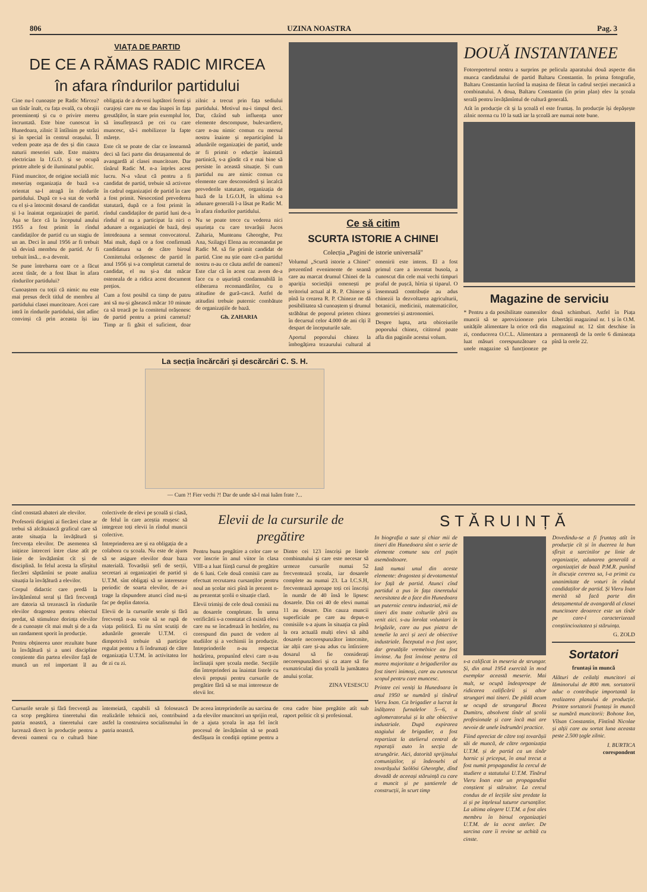806 UZINA NOASTRA Pag. 3
VIAȚA DE PARTID
DE CE A RĂMAS RADIC MIRCEA
în afara rîndurilor partidului
Cine nu-l cunoaște pe Radic Mircea? un tînăr înalt, cu fața ovală, cu obrajii proeminenți și cu o privire mereu încruntată. Este bine cunoscut în Hunedoara, zilnic îl întîlnim pe străzi și în special în centrul orașului. Îl vedem poate așa de des și din cauza naturii meseriei sale. Este maistru electrician la I.G.O. și se ocupă printre altele și de iluminatul public.
Fiind muncitor, de origine socială mic meseriaș organizația de bază s-a orientat sa-l atragă în rîndurile partidului. După ce s-a stat de vorbă cu el și-a întocmit dosarul de candidat și l-a înaintat organizației de partid. Așa se face că la începutul anului 1955 a fost primit în rîndul candidaților de partid cu un stagiu de un an. Deci în anul 1956 ar fi trebuit să devină membru de partid. Ar fi trebuit însă... n-a devenit.
Se pune întrebarea oare ce a făcut acest tînăr, de a fost lăsat în afara rîndurilor partidului?
Cunoaștem cu toții că nimic nu este mai presus decît titlul de membru al partidului clasei muncitoare. Acei care intră în rîndurile partidului, sînt adînc convinși că prin aceasta își iau obligația de a deveni luptători fermi și curajoși care nu se dau înapoi în fața greutăților, în stare prin exemplul lor, să însuflețească pe cei cu care muncesc, să-i mobilizeze la fapte mărețe.
Este cît se poate de clar ce înseamnă deci să faci parte din detașamentul de avangardă al clasei muncitoare. Dar tînărul Radic M. n-a înțeles acest lucru. N-a văzut că pentru a fi candidat de partid, trebuie să activeze în cadrul organizației de partid în care a fost primit. Nesocotind prevederea statutară, după ce a fost primit în rîndul candidaților de partid luni de-a rîndul el nu a participat la nici o adunare a organizației de bază, deși întotdeauna a semnat convocatorul. Mai mult, după ce a fost confirmată candidatura sa de către biroul Comitetului orășenesc de partid în anul 1956 și s-a completat carnetul de candidat, el nu și-a dat măcar osteneala de a ridica acest document prețios.
Cum a fost posibil ca timp de patru ani să nu-și găsească măcar 10 minute ca să treacă pe la comitetul orășenesc de partid pentru a primi carnetul? Timp ar fi găsit el suficient, doar zilnic a trecut prin fața sediului partidului. Motivul nu-i timpul deci. Dar, căzînd sub influența unor elemente descompuse, bulevardiere, care n-au nimic comun cu mersul nostru înainte și neparticipînd la adunările organizației de partid, unde ar fi primit o educție înaintată partinică, s-a gîndit că e mai bine să persiste în această situație. Și cum partidul nu are nimic comun cu elemente care desconsideră și încalcă prevederile statutare, organizația de bază de la I.G.O.H, în ultima s-a adunare generală l-a lăsat pe Radic M. în afara rîndurilor partidului.
Nu se poate trece cu vederea nici ușurința cu care tovarășii Jucos Zaharia, Munteanu Gheorghe, Pez Ana, Szilagyi Elena au recomandat pe Radic M. să fie primit candidat de partid. Cine nu știe oare că-n partidul nostru n-au ce căuta astfel de oameni? Este clar că în acest caz avem de-a face cu o ușurință condamnabilă în eliberarea recomandărilor, cu o atitudine de gură-cască. Astfel de atitudini trebuie puternic combătute de organizațiile de bază.
Gh. ZAHARIA
Ce să citim
SCURTA ISTORIE A CHINEI
Colecția „Pagini de istorie universală"
Volumul „Scurtă istorie a Chinei" prezentînd evenimente de seamă care au marcat drumul Chinei de la apariția societății omenești pe teritoriul actual al R. P. Chineze și pînă la crearea R. P. Chineze ne dă posibilitatea să cunoaștem și drumul străbătut de poporul prieten chinez în decursul celor 4.000 de ani cîți îl despart de începuturile sale.
Aportul poporului chinez la îmbogățirea tezaurului cultural al omenirii este intens. El a fost primul care a inventat busola, a cunoscut din cele mai vechi timpuri praful de pușcă, hîrtia și tiparul. O însemnată contribuție au adus chinezii la dezvoltarea agriculturii, botanicii, medicinii, matematicilor, geometriei și astronomiei.
Despre lupta, arta obiceiurile poporului chinez, cititorul poate afla din paginile acestui volum.
La secția încărcări și descărcări C. S. H.
— Cum ?! Fier vechi ?! Dar de unde să-l mai luăm frate ?...
DOUĂ INSTANTANEE
Fotoreporterul nostru a surprins pe pelicula aparatului două aspecte din munca candidatului de partid Baltaru Constantin. In prima fotografie, Baltaru Constantin lucrînd la mașina de filetat în cadrul secției mecanică a combinatului. A doua, Baltaru Constantin (în prim plan) elev la școala serală pentru învățămîntul de cultură generală.
Atît în producție cît și la școală el este fruntaș. In producție își depășește zilnic norma cu 10 la sută iar la școală are numai note bune.
Magazine de serviciu
* Pentru a da posibilitate oamenilor muncii să se aprovizioneze prin unitățile alimentare la orice oră din zi, conducerea O.C.L. Alimentara a luat măsuri corespunzătoare ca unele magazine să funcționeze pe două schimburi. Astfel în Piața Libertății magazinul nr. 1 și în O.M. magazinul nr. 12 sînt deschise în permanență de la orele 6 dimineața pînă la orele 22.
cînd constată abateri ale elevilor.
Profesorii diriginți ai fiecărei clase ar trebui să alcătuiască graficul care să arate situația la învățătură și frecvența elevilor. De asemenea să inițieze întreceri între clase atît pe linie de învățămînt cît și de disciplină. In felul acesta la sfîrșitul fiecărei săptămîni se poate analiza situația la învățătură a elevilor.
Corpul didactic care predă la învățămîntul seral și fără frecvență are datoria să trezească în rîndurile elevilor dragostea pentru obiectul predat, să stimuleze dorința elevilor de a cunoaște cît mai mult și de a da un randament sporit în producție.
Pentru obținerea unor rezultate bune la învățătură și a unei discipline conștiente din partea elevilor față de muncă un rol important îl au colectivele de elevi pe școală și clasă, de felul în care aceștia reușesc să integreze toți elevii în rîndul muncii colective.
Intreprinderea are și ea obligația de a colabora cu școala. Nu este de ajuns să se asigure elevilor doar baza materială. Tovarășii șefi de secții, secretari ai organizației de partid și U.T.M. sînt obligați să se intereseze periodic de soarta elevilor, de a-i trage la răspundere atunci cînd nu-și fac pe deplin datoria.
Elevii de la cursurile serale și fără frecvență n-au voie să se rupă de viața politică. Ei nu sînt scutiți de adunările generale U.T.M. ci dimpotrivă trebuie să participe regulat pentru a fi îndrumați de către organizația U.T.M. în activitatea lor de zi cu zi.
Elevii de la cursurile de pregătire
Pentru buna pregătire a celor care se vor înscrie în anul viitor în clasa VIII-a a luat ființă cursul de pregătire de 6 luni. Cele două comisii care au efectuat recrutarea cursanților pentru noul an școlar nici pînă în prezent n-au prezentat școlii o situație clară.
Elevii trimiși de cele două comisii nu au dosarele completate. În urma verificării s-a constatat că există elevi care nu se încadrează în hotărîre, nu corespund din punct de vedere al studiilor și a vechimii în producție. Intreprinderile n-au respectat hotărîrea, propunînd elevi care n-au înclinații spre școala medie. Secțiile din întreprinderi au înaintat listele cu elevii propuși pentru cursurile de pregătire fără să se mai intereseze de elevii lor.
Dintre cei 123 înscriși pe listele combinatului și care este necesar să urmeze cursurile numai 52 frecventează școala, iar dosarele complete au numai 23. La I.C.S.H, frecventează aproape toți cei înscriși în număr de 40 însă le lipsesc dosarele. Din cei 40 de elevi numai 11 au dosare. Din cauza muncii superficiale pe care au depus-o comisiile s-a ajuns în situația ca pînă la ora actuală mulți elevi să aibă dosarele necorespunzător întocmite, iar alții care și-au adus cu întîrziere dosarul să fie considerați necorespunzători și ca atare să fie exmatriculați din școală la jumătatea anului școlar.
ZINA VESESCU
Cursurile serale și fără frecvență au ca scop pregătirea tineretului din patria noastră, a tineretului care lucrează direct în producție pentru a deveni oameni cu o cultură bine întemeiată, capabili să folosească realizările tehnicii noi, contribuind astfel la construirea socialismului în patria noastră.
De aceea întreprinderile au sarcina de a da elevilor muncitori un sprijin real, de a ajuta școala în așa fel încît procesul de învățămînt să se poată desfășura în condiții optime pentru a crea cadre bine pregătite atît sub raport politic cît și profesional.
STĂRUINȚĂ
In biografia a sute și chiar mii de tineri din Hunedoara sînt o serie de elemente comune sau cel puțin asemănătoare.
Iată numai unul din aceste elemente: dragostea și devotamentul lor față de partid. Atunci cînd partidul a pus în fața tineretului necesitatea de a face din Hunedoara un puternic centru industrial, mii de tineri din toate colturile țării au venit aici. s-au înrolat voluntari în brigăzile, care au pus piatra de temelie la zeci și zeci de obiective industriale. Începutul n-a fost ușor, dar greutățile vremelnice au fost învinse. Au fost învinse pentru că marea majoritate a brigadierilor au fost tineri inimoși, care au cunoscut scopul pentru care muncesc.
Printre cei veniți la Hunedoara în anul 1950 se numără și tînărul Vieru Ioan. Ca brigadier a lucrat la înălțarea furnalelor 5—6, a aglomeratorului și la alte obiective industriale. După expirarea stagiului de brigadier, a fost repartizat la atelierul central de reparații auto în secția de strungărie. Aici, datorită sprijinului comuniștilor, și îndeosebi al tovarășului Szölösi Gheorghe, dînd dovadă de aceeași stăruință cu care a muncit și pe șantierele de construcții, în scurt timp
s-a calificat în meseria de strungar. Și, din anul 1954 exercită în mod exemplar această meserie. Mai mult, se ocupă îndeaproape de ridicarea calificării și altor strungari mai tineri. De pildă acum se ocupă de strungarul Bocea Dumitru, absolvent tînăr al școlii profesionale și care încă mai are nevoie de unele îndrumări practice.
Fiind apreciat de către toți tovarășii săi de muncă, de către organizația U.T.M. și de partid ca un tînăr harnic și priceput, în anul trecut a fost numit propagandist la cercul de studiere a statutului U.T.M. Tînărul Vieru Ioan este un propagandist conștient și stăruitor. La cercul condus de el lecțiile sînt predate la zi și pe înțelesul tuturor cursanților. La ultima alegere U.T.M. a fost ales membru în biroul organizației U.T.M. de la acest atelier. De sarcina care îi revine se achită cu cinste.
Dovedindu-se a fi fruntaș atît în producție cît și în ducerea la bun sfîrșit a sarcinilor pe linie de organizație, adunarea generală a organizației de bază P.M.R. punînd în discuție cererea sa, l-a primit cu unanimitate de voturi în rîndul candidaților de partid. Și Vieru Ioan merită să facă parte din detașamentul de avangardă al clasei muncitoare deoarece este un tînăr pe care-l caracterizează conștiinciozitatea și stăruința.
G. ZOLD
Sortatori
fruntași în muncă
Alături de ceilalți muncitori ai lăminorului de 800 mm. sortatorii aduc o contribuție importantă la realizarea planului de producție. Printre sortatorii fruntași în muncă se numără muncitorii: Bohone Ion, Vîlsan Constantin, Fîntînă Nicolae și alții care au sortat luna aceasta peste 2.500 țagle zilnic.
I. BURTICA
corespondent